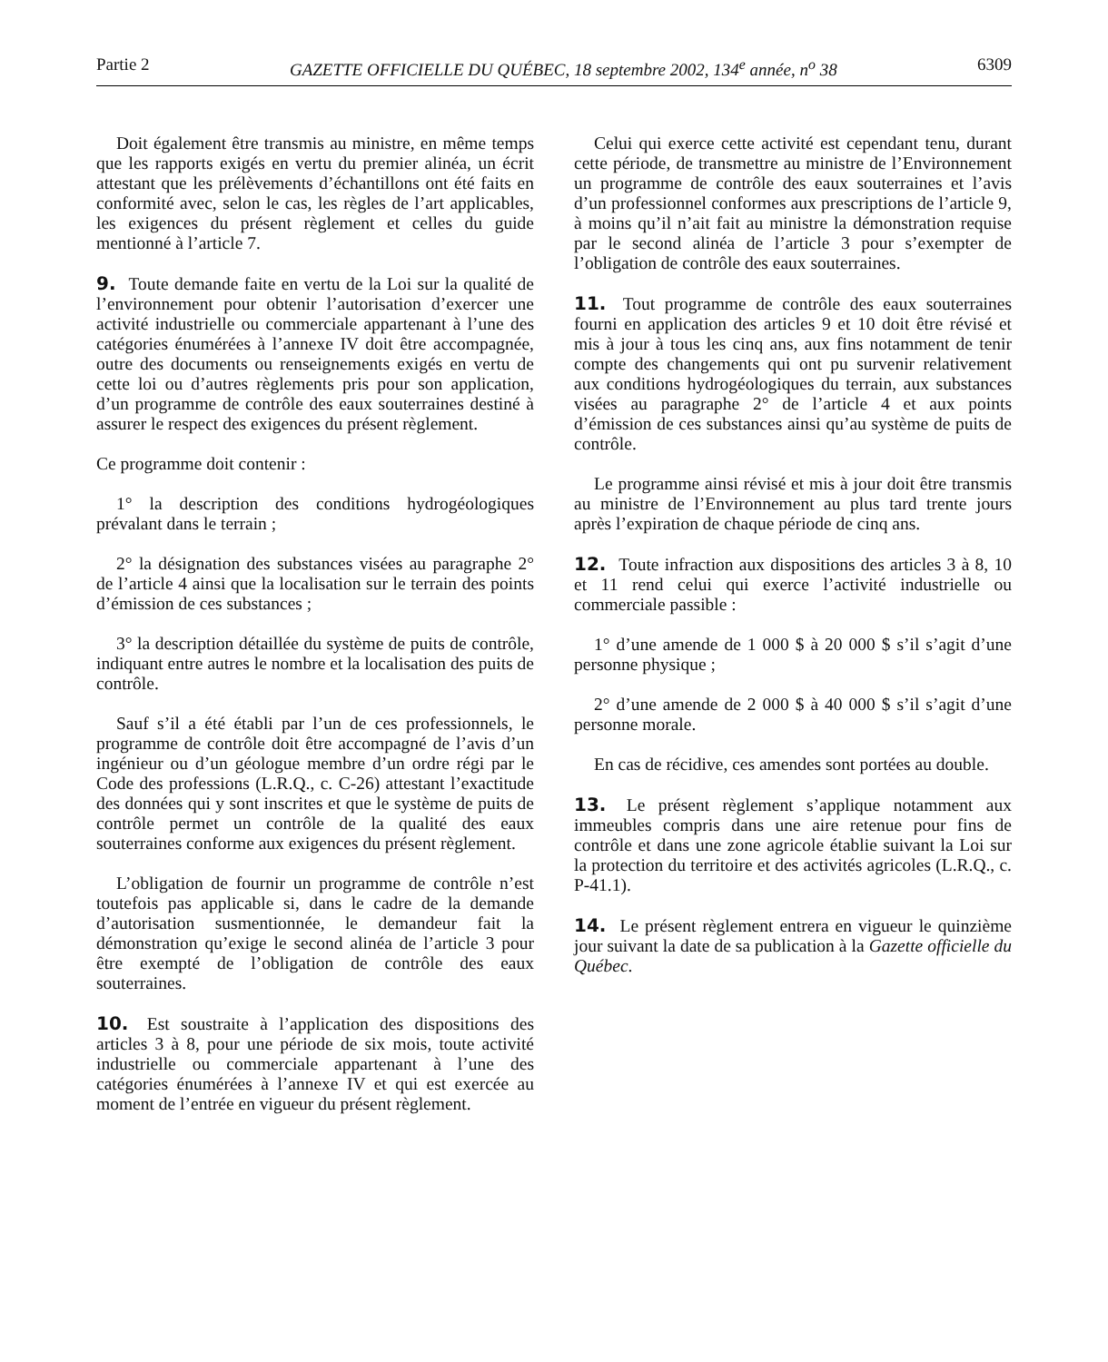Partie 2 GAZETTE OFFICIELLE DU QUÉBEC, 18 septembre 2002, 134<sup>e</sup> année, n<sup>o</sup> 38 6309
Doit également être transmis au ministre, en même temps que les rapports exigés en vertu du premier alinéa, un écrit attestant que les prélèvements d’échantillons ont été faits en conformité avec, selon le cas, les règles de l’art applicables, les exigences du présent règlement et celles du guide mentionné à l’article 7.
9. Toute demande faite en vertu de la Loi sur la qualité de l’environnement pour obtenir l’autorisation d’exercer une activité industrielle ou commerciale appartenant à l’une des catégories énumérées à l’annexe IV doit être accompagnée, outre des documents ou renseignements exigés en vertu de cette loi ou d’autres règlements pris pour son application, d’un programme de contrôle des eaux souterraines destiné à assurer le respect des exigences du présent règlement.
Ce programme doit contenir :
1° la description des conditions hydrogéologiques prévalant dans le terrain ;
2° la désignation des substances visées au paragraphe 2° de l’article 4 ainsi que la localisation sur le terrain des points d’émission de ces substances ;
3° la description détaillée du système de puits de contrôle, indiquant entre autres le nombre et la localisation des puits de contrôle.
Sauf s’il a été établi par l’un de ces professionnels, le programme de contrôle doit être accompagné de l’avis d’un ingénieur ou d’un géologue membre d’un ordre régi par le Code des professions (L.R.Q., c. C-26) attestant l’exactitude des données qui y sont inscrites et que le système de puits de contrôle permet un contrôle de la qualité des eaux souterraines conforme aux exigences du présent règlement.
L’obligation de fournir un programme de contrôle n’est toutefois pas applicable si, dans le cadre de la demande d’autorisation susmentionnée, le demandeur fait la démonstration qu’exige le second alinéa de l’article 3 pour être exempté de l’obligation de contrôle des eaux souterraines.
10. Est soustraite à l’application des dispositions des articles 3 à 8, pour une période de six mois, toute activité industrielle ou commerciale appartenant à l’une des catégories énumérées à l’annexe IV et qui est exercée au moment de l’entrée en vigueur du présent règlement.
Celui qui exerce cette activité est cependant tenu, durant cette période, de transmettre au ministre de l’Environnement un programme de contrôle des eaux souterraines et l’avis d’un professionnel conformes aux prescriptions de l’article 9, à moins qu’il n’ait fait au ministre la démonstration requise par le second alinéa de l’article 3 pour s’exempter de l’obligation de contrôle des eaux souterraines.
11. Tout programme de contrôle des eaux souterraines fourni en application des articles 9 et 10 doit être révisé et mis à jour à tous les cinq ans, aux fins notamment de tenir compte des changements qui ont pu survenir relativement aux conditions hydrogéologiques du terrain, aux substances visées au paragraphe 2° de l’article 4 et aux points d’émission de ces substances ainsi qu’au système de puits de contrôle.
Le programme ainsi révisé et mis à jour doit être transmis au ministre de l’Environnement au plus tard trente jours après l’expiration de chaque période de cinq ans.
12. Toute infraction aux dispositions des articles 3 à 8, 10 et 11 rend celui qui exerce l’activité industrielle ou commerciale passible :
1° d’une amende de 1 000 $ à 20 000 $ s’il s’agit d’une personne physique ;
2° d’une amende de 2 000 $ à 40 000 $ s’il s’agit d’une personne morale.
En cas de récidive, ces amendes sont portées au double.
13. Le présent règlement s’applique notamment aux immeubles compris dans une aire retenue pour fins de contrôle et dans une zone agricole établie suivant la Loi sur la protection du territoire et des activités agricoles (L.R.Q., c. P-41.1).
14. Le présent règlement entrera en vigueur le quinzième jour suivant la date de sa publication à la Gazette officielle du Québec.